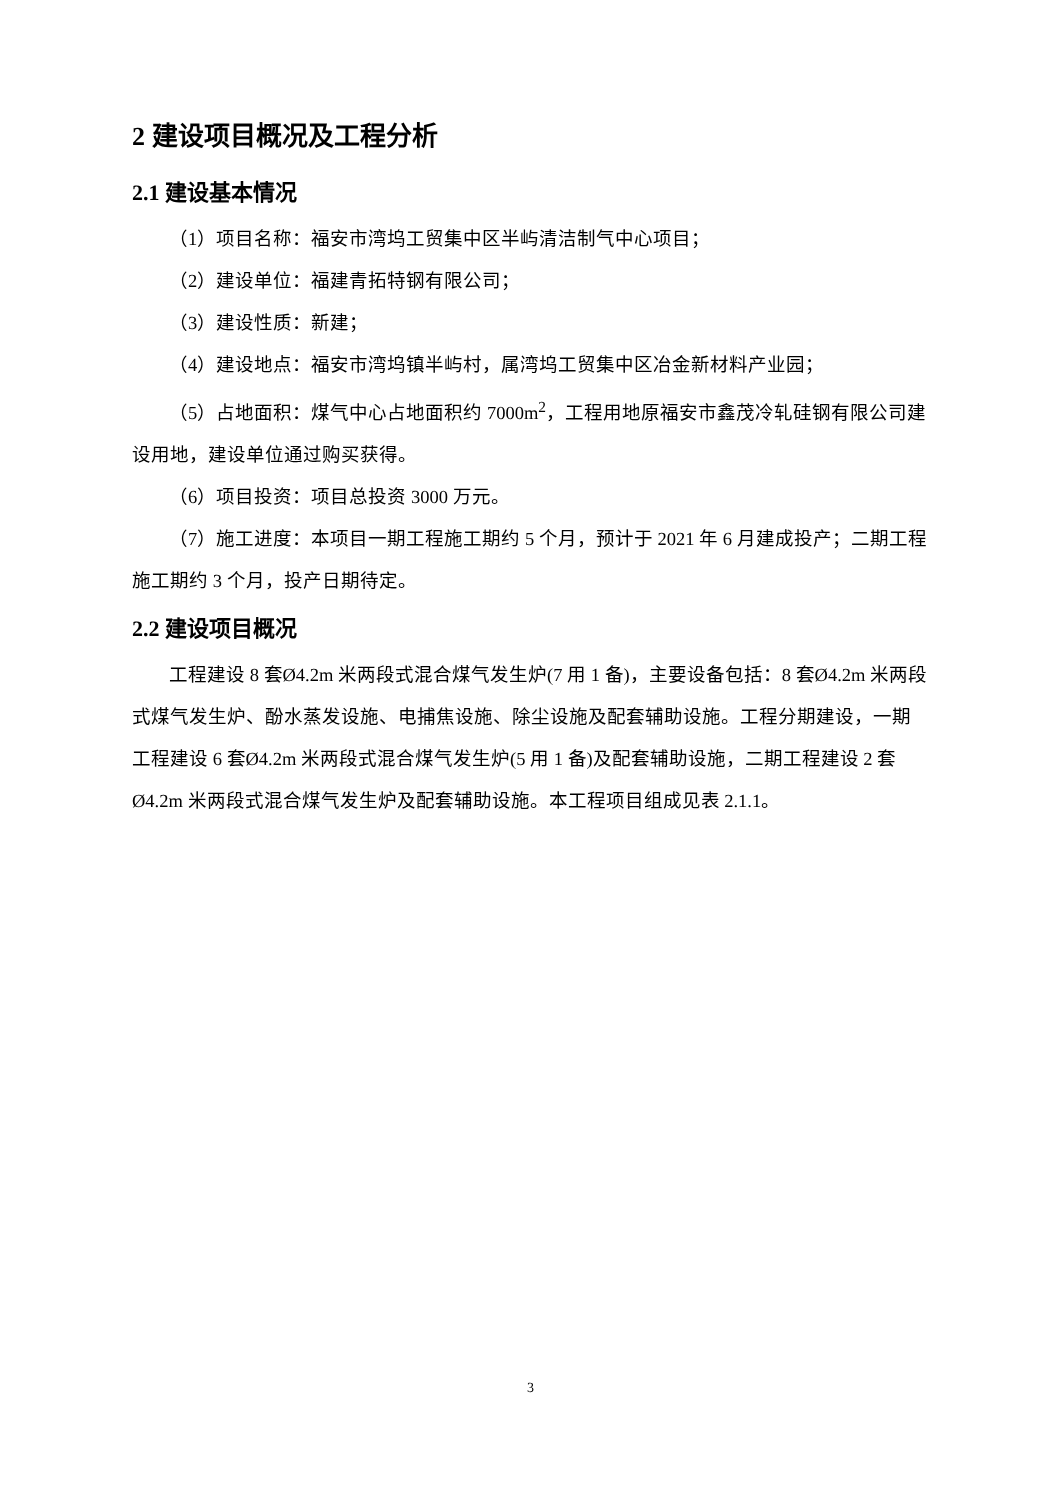2 建设项目概况及工程分析
2.1 建设基本情况
（1）项目名称：福安市湾坞工贸集中区半屿清洁制气中心项目；
（2）建设单位：福建青拓特钢有限公司；
（3）建设性质：新建；
（4）建设地点：福安市湾坞镇半屿村，属湾坞工贸集中区冶金新材料产业园；
（5）占地面积：煤气中心占地面积约 7000m<sup>2</sup>，工程用地原福安市鑫茂冷轧硅钢有限公司建设用地，建设单位通过购买获得。
（6）项目投资：项目总投资 3000 万元。
（7）施工进度：本项目一期工程施工期约 5 个月，预计于 2021 年 6 月建成投产；二期工程施工期约 3 个月，投产日期待定。
2.2 建设项目概况
工程建设 8 套Ø4.2m 米两段式混合煤气发生炉(7 用 1 备)，主要设备包括：8 套Ø4.2m 米两段式煤气发生炉、酚水蒸发设施、电捕焦设施、除尘设施及配套辅助设施。工程分期建设，一期工程建设 6 套Ø4.2m 米两段式混合煤气发生炉(5 用 1 备)及配套辅助设施，二期工程建设 2 套Ø4.2m 米两段式混合煤气发生炉及配套辅助设施。本工程项目组成见表 2.1.1。
3